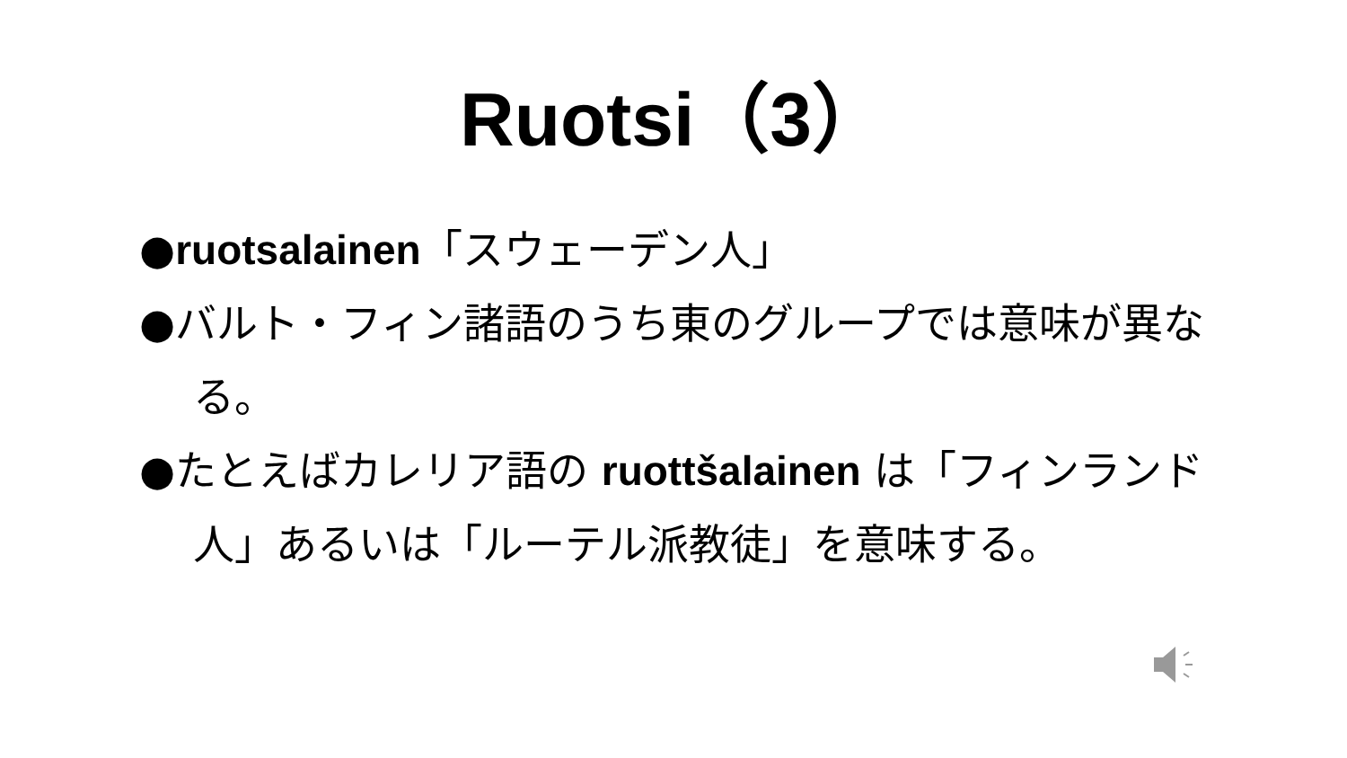Ruotsi（3）
●ruotsalainen「スウェーデン人」
●バルト・フィン諸語のうち東のグループでは意味が異なる。
●たとえばカレリア語の ruottšalainen は「フィンランド人」あるいは「ルーテル派教徒」を意味する。